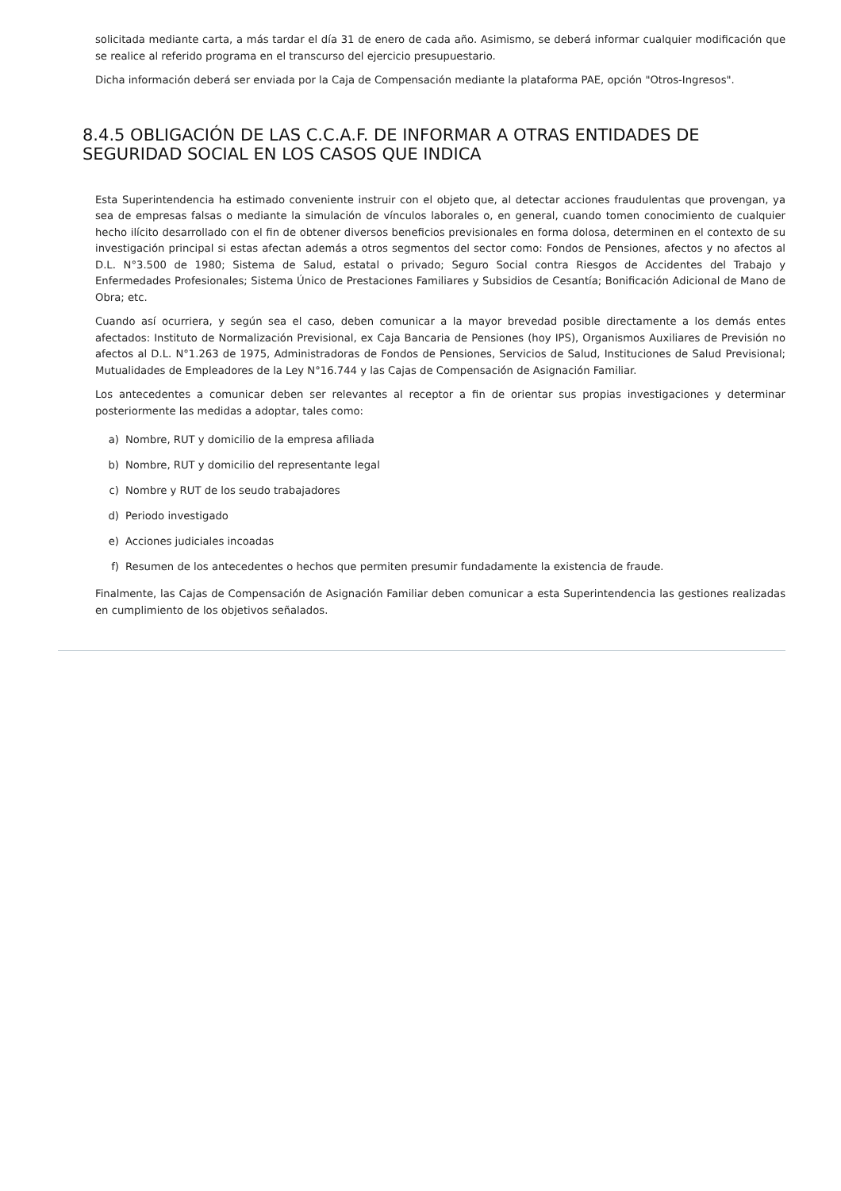solicitada mediante carta, a más tardar el día 31 de enero de cada año. Asimismo, se deberá informar cualquier modificación que se realice al referido programa en el transcurso del ejercicio presupuestario.
Dicha información deberá ser enviada por la Caja de Compensación mediante la plataforma PAE, opción "Otros-Ingresos".
8.4.5 OBLIGACIÓN DE LAS C.C.A.F. DE INFORMAR A OTRAS ENTIDADES DE SEGURIDAD SOCIAL EN LOS CASOS QUE INDICA
Esta Superintendencia ha estimado conveniente instruir con el objeto que, al detectar acciones fraudulentas que provengan, ya sea de empresas falsas o mediante la simulación de vínculos laborales o, en general, cuando tomen conocimiento de cualquier hecho ilícito desarrollado con el fin de obtener diversos beneficios previsionales en forma dolosa, determinen en el contexto de su investigación principal si estas afectan además a otros segmentos del sector como: Fondos de Pensiones, afectos y no afectos al D.L. N°3.500 de 1980; Sistema de Salud, estatal o privado; Seguro Social contra Riesgos de Accidentes del Trabajo y Enfermedades Profesionales; Sistema Único de Prestaciones Familiares y Subsidios de Cesantía; Bonificación Adicional de Mano de Obra; etc.
Cuando así ocurriera, y según sea el caso, deben comunicar a la mayor brevedad posible directamente a los demás entes afectados: Instituto de Normalización Previsional, ex Caja Bancaria de Pensiones (hoy IPS), Organismos Auxiliares de Previsión no afectos al D.L. N°1.263 de 1975, Administradoras de Fondos de Pensiones, Servicios de Salud, Instituciones de Salud Previsional; Mutualidades de Empleadores de la Ley N°16.744 y las Cajas de Compensación de Asignación Familiar.
Los antecedentes a comunicar deben ser relevantes al receptor a fin de orientar sus propias investigaciones y determinar posteriormente las medidas a adoptar, tales como:
a) Nombre, RUT y domicilio de la empresa afiliada
b) Nombre, RUT y domicilio del representante legal
c) Nombre y RUT de los seudo trabajadores
d) Periodo investigado
e) Acciones judiciales incoadas
f) Resumen de los antecedentes o hechos que permiten presumir fundadamente la existencia de fraude.
Finalmente, las Cajas de Compensación de Asignación Familiar deben comunicar a esta Superintendencia las gestiones realizadas en cumplimiento de los objetivos señalados.